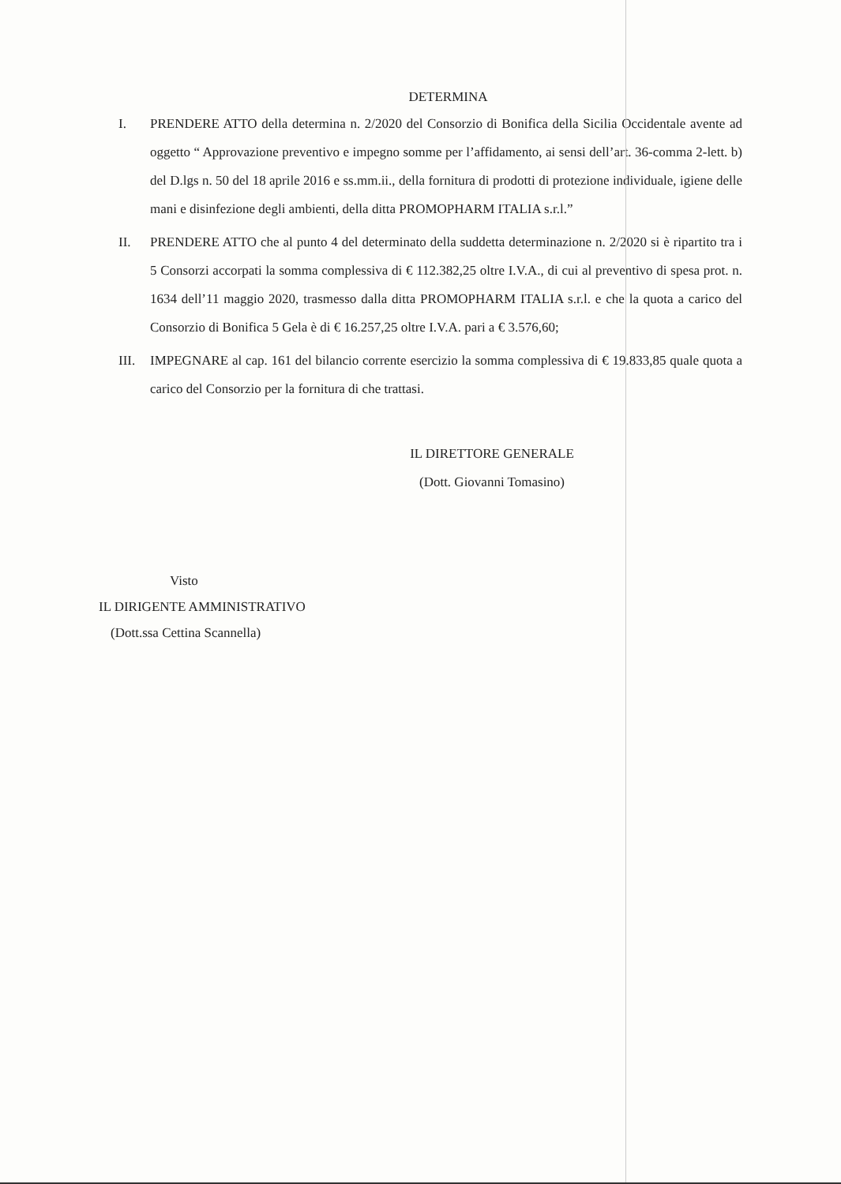DETERMINA
I. PRENDERE ATTO della determina n. 2/2020 del Consorzio di Bonifica della Sicilia Occidentale avente ad oggetto “ Approvazione preventivo e impegno somme per l’affidamento, ai sensi dell’art. 36-comma 2-lett. b) del D.lgs n. 50 del 18 aprile 2016 e ss.mm.ii., della fornitura di prodotti di protezione individuale, igiene delle mani e disinfezione degli ambienti, della ditta PROMOPHARM ITALIA s.r.l.”
II. PRENDERE ATTO che al punto 4 del determinato della suddetta determinazione n. 2/2020 si è ripartito tra i 5 Consorzi accorpati la somma complessiva di € 112.382,25 oltre I.V.A., di cui al preventivo di spesa prot. n. 1634 dell’11 maggio 2020, trasmesso dalla ditta PROMOPHARM ITALIA s.r.l. e che la quota a carico del Consorzio di Bonifica 5 Gela è di € 16.257,25 oltre I.V.A. pari a € 3.576,60;
III.
IMPEGNARE al cap. 161 del bilancio corrente esercizio la somma complessiva di € 19.833,85 quale quota a carico del Consorzio per la fornitura di che trattasi.
IL DIRETTORE GENERALE
(Dott. Giovanni Tomasino)
Visto
IL DIRIGENTE AMMINISTRATIVO
(Dott.ssa Cettina Scannella)